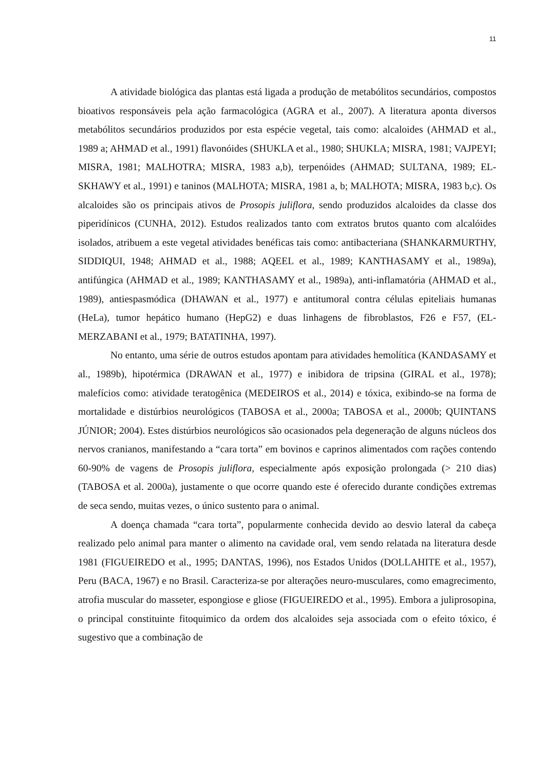11
A atividade biológica das plantas está ligada a produção de metabólitos secundários, compostos bioativos responsáveis pela ação farmacológica (AGRA et al., 2007). A literatura aponta diversos metabólitos secundários produzidos por esta espécie vegetal, tais como: alcaloides (AHMAD et al., 1989 a; AHMAD et al., 1991) flavonóides (SHUKLA et al., 1980; SHUKLA; MISRA, 1981; VAJPEYI; MISRA, 1981; MALHOTRA; MISRA, 1983 a,b), terpenóides (AHMAD; SULTANA, 1989; EL-SKHAWY et al., 1991) e taninos (MALHOTA; MISRA, 1981 a, b; MALHOTA; MISRA, 1983 b,c). Os alcaloides são os principais ativos de Prosopis juliflora, sendo produzidos alcaloides da classe dos piperidínicos (CUNHA, 2012). Estudos realizados tanto com extratos brutos quanto com alcalóides isolados, atribuem a este vegetal atividades benéficas tais como: antibacteriana (SHANKARMURTHY, SIDDIQUI, 1948; AHMAD et al., 1988; AQEEL et al., 1989; KANTHASAMY et al., 1989a), antifúngica (AHMAD et al., 1989; KANTHASAMY et al., 1989a), anti-inflamatória (AHMAD et al., 1989), antiespasmódica (DHAWAN et al., 1977) e antitumoral contra células epiteliais humanas (HeLa), tumor hepático humano (HepG2) e duas linhagens de fibroblastos, F26 e F57, (EL-MERZABANI et al., 1979; BATATINHA, 1997).
No entanto, uma série de outros estudos apontam para atividades hemolítica (KANDASAMY et al., 1989b), hipotérmica (DRAWAN et al., 1977) e inibidora de tripsina (GIRAL et al., 1978); malefícios como: atividade teratogênica (MEDEIROS et al., 2014) e tóxica, exibindo-se na forma de mortalidade e distúrbios neurológicos (TABOSA et al., 2000a; TABOSA et al., 2000b; QUINTANS JÚNIOR; 2004). Estes distúrbios neurológicos são ocasionados pela degeneração de alguns núcleos dos nervos cranianos, manifestando a “cara torta” em bovinos e caprinos alimentados com rações contendo 60-90% de vagens de Prosopis juliflora, especialmente após exposição prolongada (> 210 dias) (TABOSA et al. 2000a), justamente o que ocorre quando este é oferecido durante condições extremas de seca sendo, muitas vezes, o único sustento para o animal.
A doença chamada “cara torta”, popularmente conhecida devido ao desvio lateral da cabeça realizado pelo animal para manter o alimento na cavidade oral, vem sendo relatada na literatura desde 1981 (FIGUEIREDO et al., 1995; DANTAS, 1996), nos Estados Unidos (DOLLAHITE et al., 1957), Peru (BACA, 1967) e no Brasil. Caracteriza-se por alterações neuro-musculares, como emagrecimento, atrofia muscular do masseter, espongiose e gliose (FIGUEIREDO et al., 1995). Embora a juliprosopina, o principal constituinte fitoquimico da ordem dos alcaloides seja associada com o efeito tóxico, é sugestivo que a combinação de